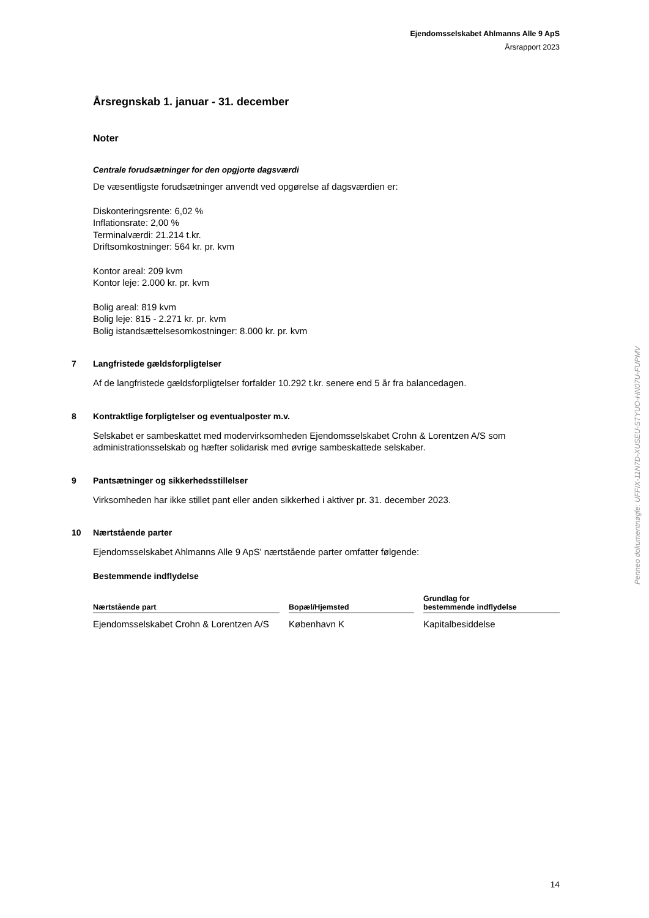Ejendomsselskabet Ahlmanns Alle 9 ApS
Årsrapport 2023
Årsregnskab 1. januar - 31. december
Noter
Centrale forudsætninger for den opgjorte dagsværdi
De væsentligste forudsætninger anvendt ved opgørelse af dagsværdien er:
Diskonteringsrente: 6,02 %
Inflationsrate: 2,00 %
Terminalværdi: 21.214 t.kr.
Driftsomkostninger: 564 kr. pr. kvm
Kontor areal: 209 kvm
Kontor leje: 2.000 kr. pr. kvm
Bolig areal: 819 kvm
Bolig leje: 815 - 2.271 kr. pr. kvm
Bolig istandsættelsesomkostninger: 8.000 kr. pr. kvm
7 Langfristede gældsforpligtelser
Af de langfristede gældsforpligtelser forfalder 10.292 t.kr. senere end 5 år fra balancedagen.
8 Kontraktlige forpligtelser og eventualposter m.v.
Selskabet er sambeskattet med modervirksomheden Ejendomsselskabet Crohn & Lorentzen A/S som administrationsselskab og hæfter solidarisk med øvrige sambeskattede selskaber.
9 Pantsætninger og sikkerhedsstillelser
Virksomheden har ikke stillet pant eller anden sikkerhed i aktiver pr. 31. december 2023.
10 Nærtstående parter
Ejendomsselskabet Ahlmanns Alle 9 ApS' nærtstående parter omfatter følgende:
Bestemmende indflydelse
| Nærtstående part | | Bopæl/Hjemsted | | Grundlag for bestemmende indflydelse |
| --- | --- | --- | --- | --- |
| Ejendomsselskabet Crohn & Lorentzen A/S | | København K | | Kapitalbesiddelse |
Penneo dokumentnøgle: UFFIX-11N7D-XUSEU-STYUO-HN07U-FUPMV
14